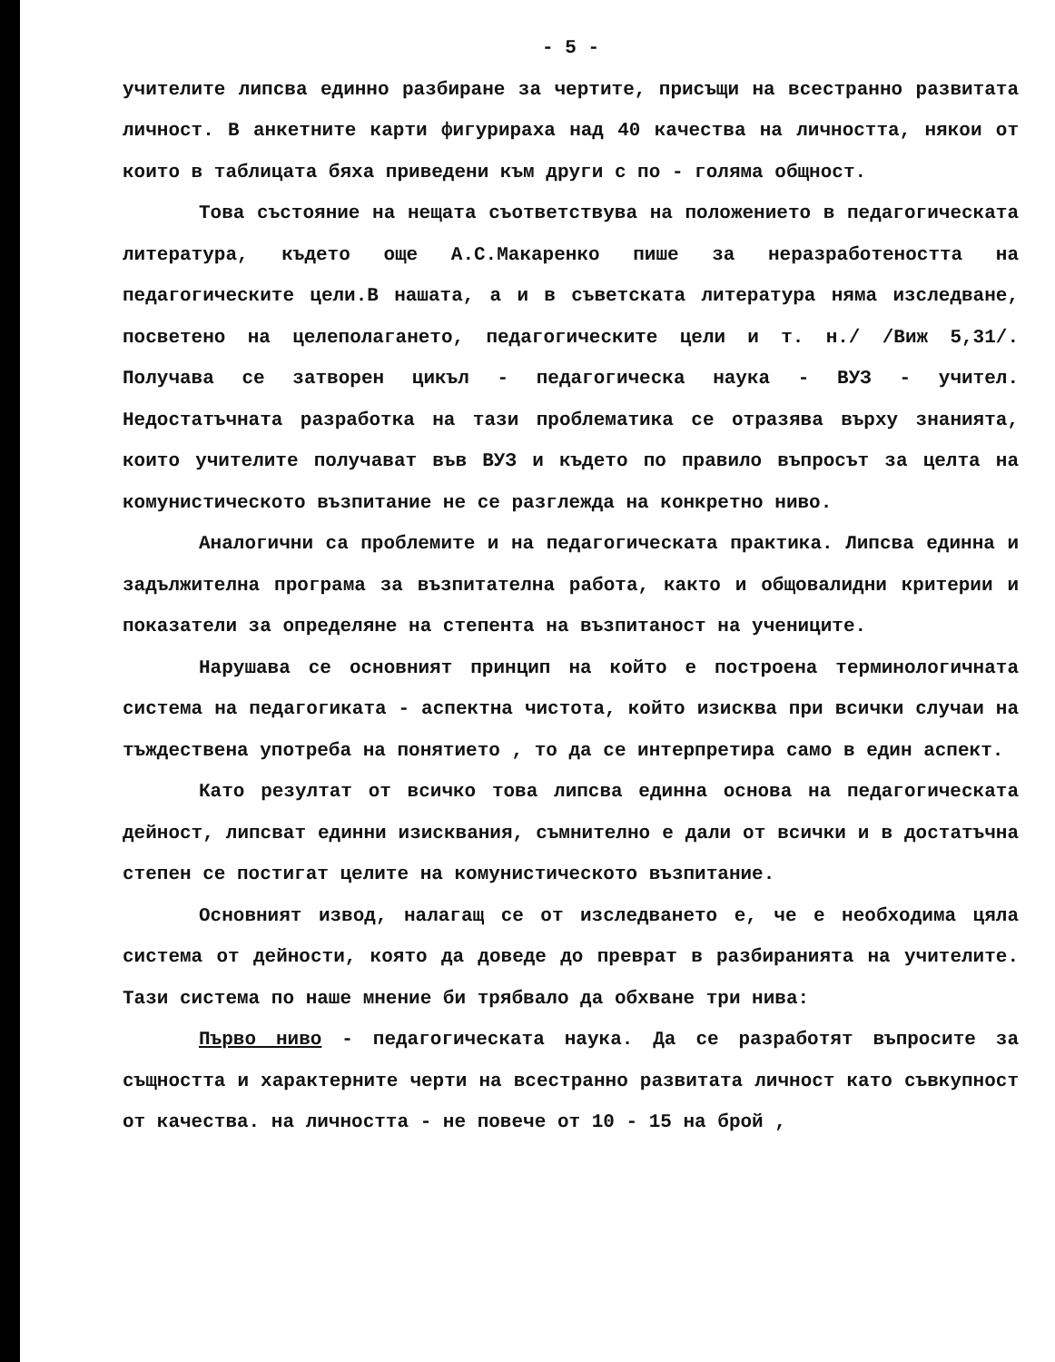- 5 -
учителите липсва единно разбиране за чертите, присъщи на всестранно развитата личност. В анкетните карти фигурираха над 40 качества на личността, някои от които в таблицата бяха приведени към други с по - голяма общност.
Това състояние на нещата съответствува на положението в педагогическата литература, където още А.С.Макаренко пише за неразработеността на педагогическите цели.В нашата, а и в съветската литература няма изследване, посветено на целеполагането, педагогическите цели и т. н./ /Виж 5,31/. Получава се затворен цикъл - педагогическа наука - ВУЗ - учител. Недостатъчната разработка на тази проблематика се отразява върху знанията, които учителите получават във ВУЗ и където по правило въпросът за целта на комунистическото възпитание не се разглежда на конкретно ниво.
Аналогични са проблемите и на педагогическата практика. Липсва единна и задължителна програма за възпитателна работа, както и общовалидни критерии и показатели за определяне на степента на възпитаност на учениците.
Нарушава се основният принцип на който е построена терминологичната система на педагогиката - аспектна чистота, който изисква при всички случаи на тъждествена употреба на понятието , то да се интерпретира само в един аспект.
Като резултат от всичко това липсва единна основа на педагогическата дейност, липсват единни изисквания, съмнително е дали от всички и в достатъчна степен се постигат целите на комунистическото възпитание.
Основният извод, налагащ се от изследването е, че е необходима цяла система от дейности, която да доведе до преврат в разбиранията на учителите. Тази система по наше мнение би трябвало да обхване три нива:
Първо ниво - педагогическата наука. Да се разработят въпросите за същността и характерните черти на всестранно развитата личност като съвкупност от качества. на личността - не повече от 10 - 15 на брой ,